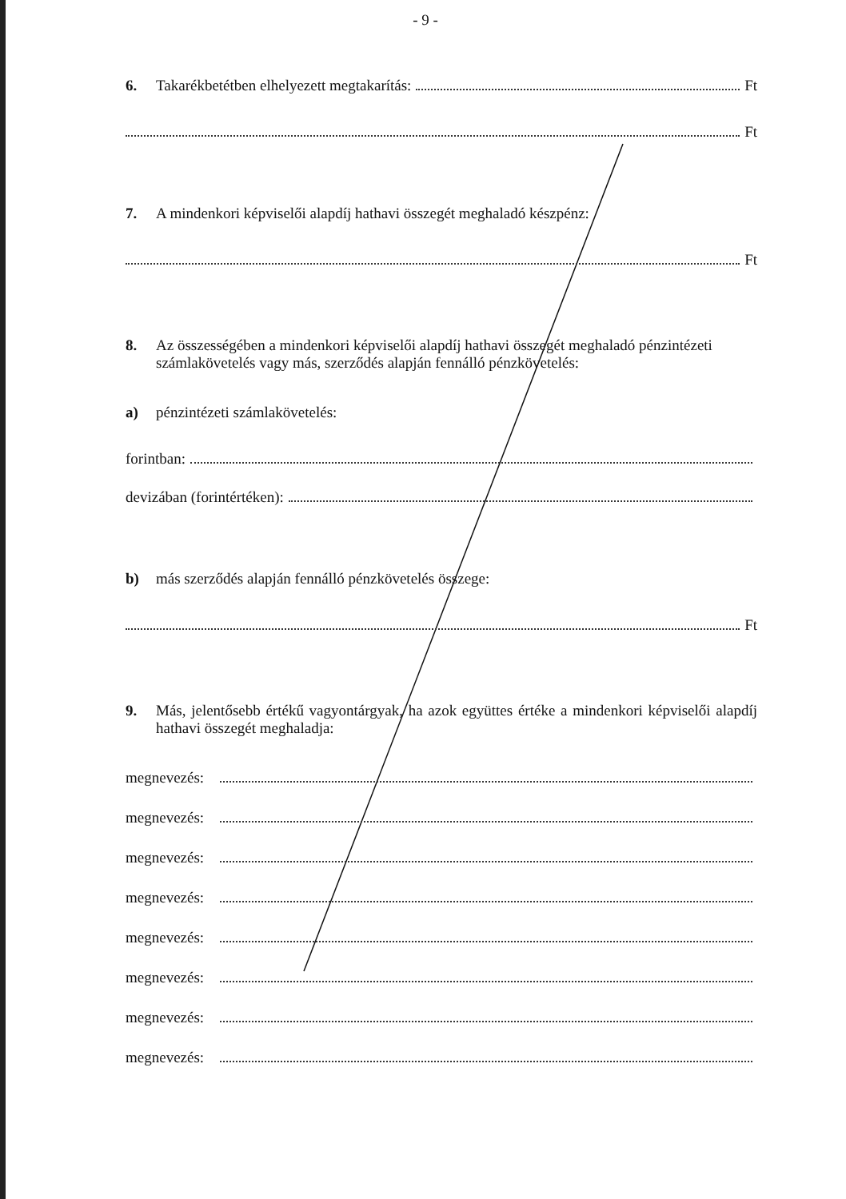- 9 -
6. Takarékbetétben elhelyezett megtakarítás: Ft
Ft
7. A mindenkori képviselői alapdíj hathavi összegét meghaladó készpénz:
Ft
8. Az összességében a mindenkori képviselői alapdíj hathavi összegét meghaladó pénzintézeti számlakövetelés vagy más, szerződés alapján fennálló pénzkövetelés:
a) pénzintézeti számlakövetelés:
forintban:
devizában (forintértéken):
b) más szerződés alapján fennálló pénzkövetelés összege:
Ft
9. Más, jelentősebb értékű vagyontárgyak, ha azok együttes értéke a mindenkori képviselői alapdíj hathavi összegét meghaladja:
megnevezés:
megnevezés:
megnevezés:
megnevezés:
megnevezés:
megnevezés:
megnevezés:
megnevezés: